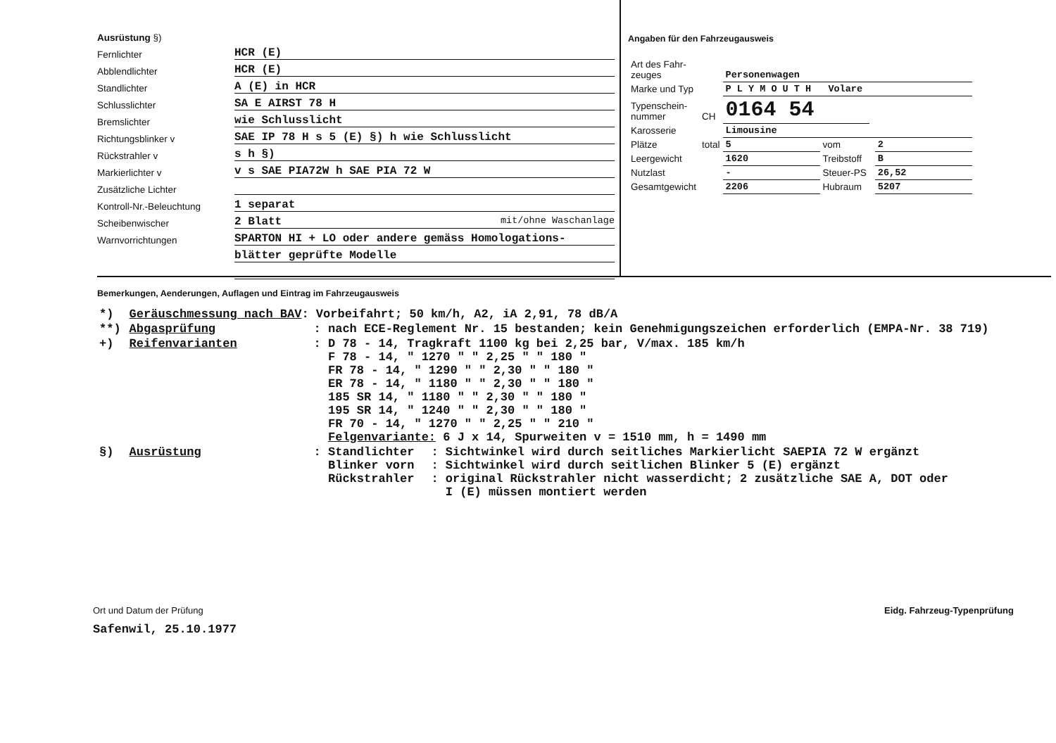| Ausrüstung §) | |
| Fernlichter | HCR (E) |
| Abblendlichter | HCR (E) |
| Standlichter | A (E) in HCR |
| Schlusslichter | SA E AIRST 78 H |
| Bremslichter | wie Schlusslicht |
| Richtungsblinker v | SAE IP 78 H s 5 (E) §) h wie Schlusslicht |
| Rückstrahler v | s h §) |
| Markierlichter v | v s SAE PIA72W h SAE PIA 72 W |
| Zusätzliche Lichter | |
| Kontroll-Nr.-Beleuchtung | 1 separat |
| Scheibenwischer | 2 Blatt mit/ohne Waschanlage |
| Warnvorrichtungen | SPARTON HI + LO oder andere gemäss Homologations- |
| | blätter geprüfte Modelle |
Angaben für den Fahrzeugausweis
| Art des Fahr- zeuges | | Personenwagen | | | |
| Marke und Typ | | P L Y M O U T H Volare | | | |
| Typenschein- nummer | CH | 0164 54 | | | |
| Karosserie | | Limousine | | | |
| Plätze | total | 5 | vom | | 2 |
| Leergewicht | | 1620 | Treibstoff | | B |
| Nutzlast | | - | Steuer-PS | | 26,52 |
| Gesamtgewicht | | 2206 | Hubraum | | 5207 |
Bemerkungen, Aenderungen, Auflagen und Eintrag im Fahrzeugausweis
| *) | Geräuschmessung nach BAV : Vorbeifahrt; 50 km/h, A2, iA 2,91, 78 dB/A | | |
| **) | Abgasprüfung | : nach ECE-Reglement Nr. 15 bestanden; kein Genehmigungszeichen erforderlich (EMPA-Nr. 38 719) | |
| +) | Reifenvarianten | : D 78 - 14, Tragkraft 1100 kg bei 2,25 bar, V/max. 185 km/h F 78 - 14, " 1270 " " 2,25 " " 180 " FR 78 - 14, " 1290 " " 2,30 " " 180 " ER 78 - 14, " 1180 " " 2,30 " " 180 " 185 SR 14, " 1180 " " 2,30 " " 180 " 195 SR 14, " 1240 " " 2,30 " " 180 " FR 70 - 14, " 1270 " " 2,25 " " 210 " Felgenvariante: 6 J x 14, Spurweiten v = 1510 mm, h = 1490 mm | |
| §) | Ausrüstung | : Standlichter Blinker vorn Rückstrahler | : Sichtwinkel wird durch seitliches Markierlicht SAEPIA 72 W ergänzt : Sichtwinkel wird durch seitlichen Blinker 5 (E) ergänzt : original Rückstrahler nicht wasserdicht; 2 zusätzliche SAE A, DOT oder I (E) müssen montiert werden |
Ort und Datum der Prüfung
Safenwil, 25.10.1977
Eidg. Fahrzeug-Typenprüfung